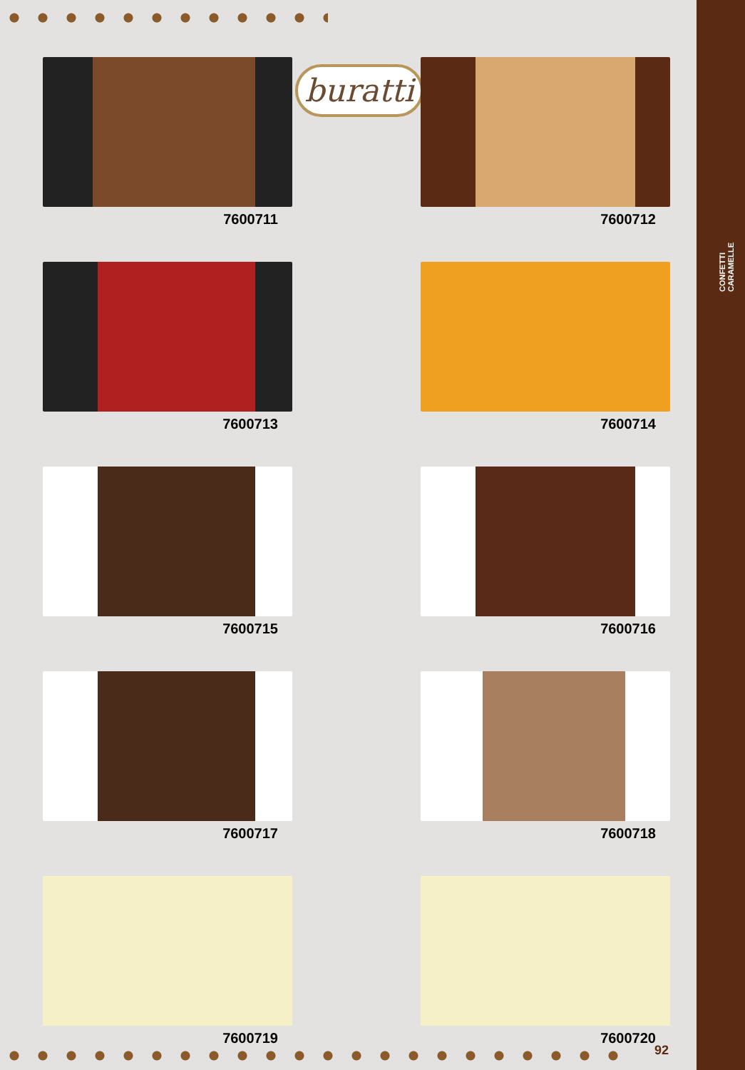CONFETTI
CARAMELLE
buratti
7600711
7600712
7600713
7600714
7600715
7600716
7600717
7600718
7600719
7600720
92